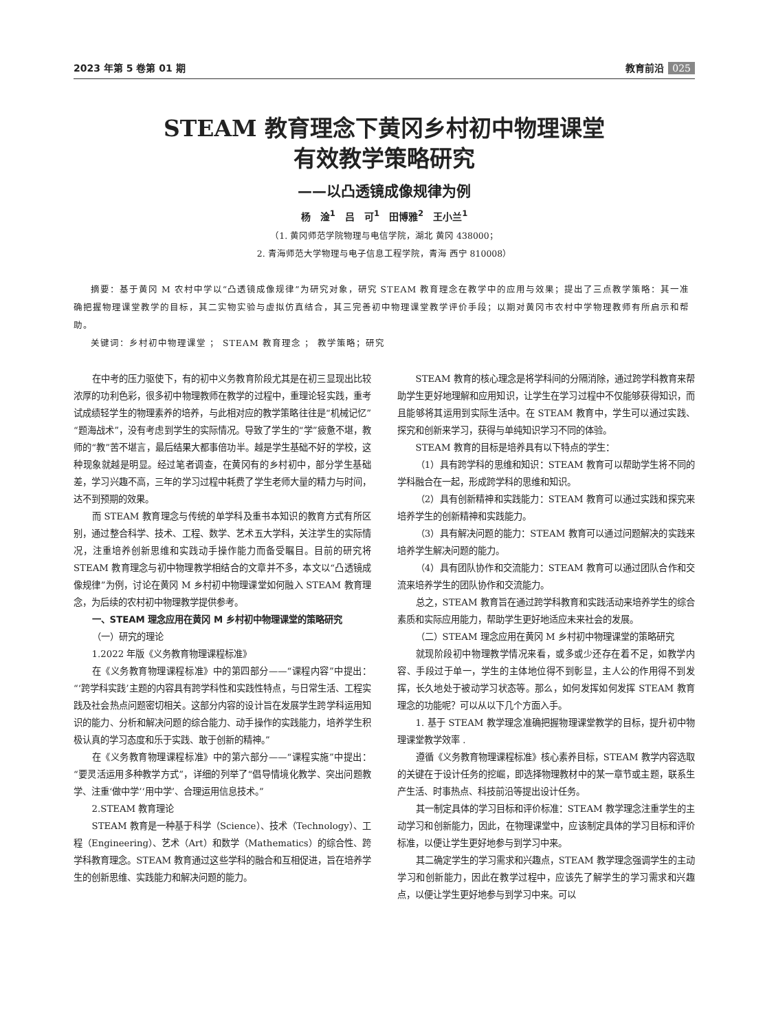2023 年第 5 卷第 01 期 教育前沿 025
STEAM 教育理念下黄冈乡村初中物理课堂
有效教学策略研究
——以凸透镜成像规律为例
杨　淦<sup>1</sup>　吕　可<sup>1</sup>　田博雅<sup>2</sup>　王小兰<sup>1</sup>
（1. 黄冈师范学院物理与电信学院，湖北 黄冈 438000；
2. 青海师范大学物理与电子信息工程学院，青海 西宁 810008）
摘要：基于黄冈 M 农村中学以“凸透镜成像规律”为研究对象，研究 STEAM 教育理念在教学中的应用与效果；提出了三点教学策略：其一准确把握物理课堂教学的目标，其二实物实验与虚拟仿真结合，其三完善初中物理课堂教学评价手段；以期对黄冈市农村中学物理教师有所启示和帮助。
关键词：乡村初中物理课堂 ； STEAM 教育理念 ； 教学策略；研究
在中考的压力驱使下，有的初中义务教育阶段尤其是在初三显现出比较浓厚的功利色彩，很多初中物理教师在教学的过程中，重理论轻实践，重考试成绩轻学生的物理素养的培养，与此相对应的教学策略往往是“机械记忆”“题海战术”，没有考虑到学生的实际情况。导致了学生的“学”疲惫不堪，教师的“教”苦不堪言，最后结果大都事倍功半。越是学生基础不好的学校，这种现象就越是明显。经过笔者调查，在黄冈有的乡村初中，部分学生基础差，学习兴趣不高，三年的学习过程中耗费了学生老师大量的精力与时间，达不到预期的效果。
而 STEAM 教育理念与传统的单学科及重书本知识的教育方式有所区别，通过整合科学、技术、工程、数学、艺术五大学科，关注学生的实际情况，注重培养创新思维和实践动手操作能力而备受瞩目。目前的研究将 STEAM 教育理念与初中物理教学相结合的文章并不多，本文以“凸透镜成像规律”为例，讨论在黄冈 M 乡村初中物理课堂如何融入 STEAM 教育理念，为后续的农村初中物理教学提供参考。
一、STEAM 理念应用在黄冈 M 乡村初中物理课堂的策略研究
（一）研究的理论
1.2022 年版《义务教育物理课程标准》
在《义务教育物理课程标准》中的第四部分——“课程内容”中提出：“‘跨学科实践’主题的内容具有跨学科性和实践性特点，与日常生活、工程实践及社会热点问题密切相关。这部分内容的设计旨在发展学生跨学科运用知识的能力、分析和解决问题的综合能力、动手操作的实践能力，培养学生积极认真的学习态度和乐于实践、敢于创新的精神。”
在《义务教育物理课程标准》中的第六部分——“课程实施”中提出：“要灵活运用多种教学方式”，详细的列举了“倡导情境化教学、突出问题教学、注重‘做中学’‘用中学’、合理运用信息技术。”
2.STEAM 教育理论
STEAM 教育是一种基于科学（Science）、技术（Technology）、工程（Engineering）、艺术（Art）和数学（Mathematics）的综合性、跨学科教育理念。STEAM 教育通过这些学科的融合和互相促进，旨在培养学生的创新思维、实践能力和解决问题的能力。
STEAM 教育的核心理念是将学科间的分隔消除，通过跨学科教育来帮助学生更好地理解和应用知识，让学生在学习过程中不仅能够获得知识，而且能够将其运用到实际生活中。在 STEAM 教育中，学生可以通过实践、探究和创新来学习，获得与单纯知识学习不同的体验。
STEAM 教育的目标是培养具有以下特点的学生：
（1）具有跨学科的思维和知识：STEAM 教育可以帮助学生将不同的学科融合在一起，形成跨学科的思维和知识。
（2）具有创新精神和实践能力：STEAM 教育可以通过实践和探究来培养学生的创新精神和实践能力。
（3）具有解决问题的能力：STEAM 教育可以通过问题解决的实践来培养学生解决问题的能力。
（4）具有团队协作和交流能力：STEAM 教育可以通过团队合作和交流来培养学生的团队协作和交流能力。
总之，STEAM 教育旨在通过跨学科教育和实践活动来培养学生的综合素质和实际应用能力，帮助学生更好地适应未来社会的发展。
（二）STEAM 理念应用在黄冈 M 乡村初中物理课堂的策略研究
就现阶段初中物理教学情况来看，或多或少还存在着不足，如教学内容、手段过于单一，学生的主体地位得不到彰显，主人公的作用得不到发挥，长久地处于被动学习状态等。那么，如何发挥如何发挥 STEAM 教育理念的功能呢？可以从以下几个方面入手。
1. 基于 STEAM 教学理念准确把握物理课堂教学的目标，提升初中物理课堂教学效率 .
遵循《义务教育物理课程标准》核心素养目标，STEAM 教学内容选取的关键在于设计任务的挖崛，即选择物理教材中的某一章节或主题，联系生产生活、时事热点、科技前沿等提出设计任务。
其一制定具体的学习目标和评价标准：STEAM 教学理念注重学生的主动学习和创新能力，因此，在物理课堂中，应该制定具体的学习目标和评价标准，以便让学生更好地参与到学习中来。
其二确定学生的学习需求和兴趣点，STEAM 教学理念强调学生的主动学习和创新能力，因此在教学过程中，应该先了解学生的学习需求和兴趣点，以便让学生更好地参与到学习中来。可以